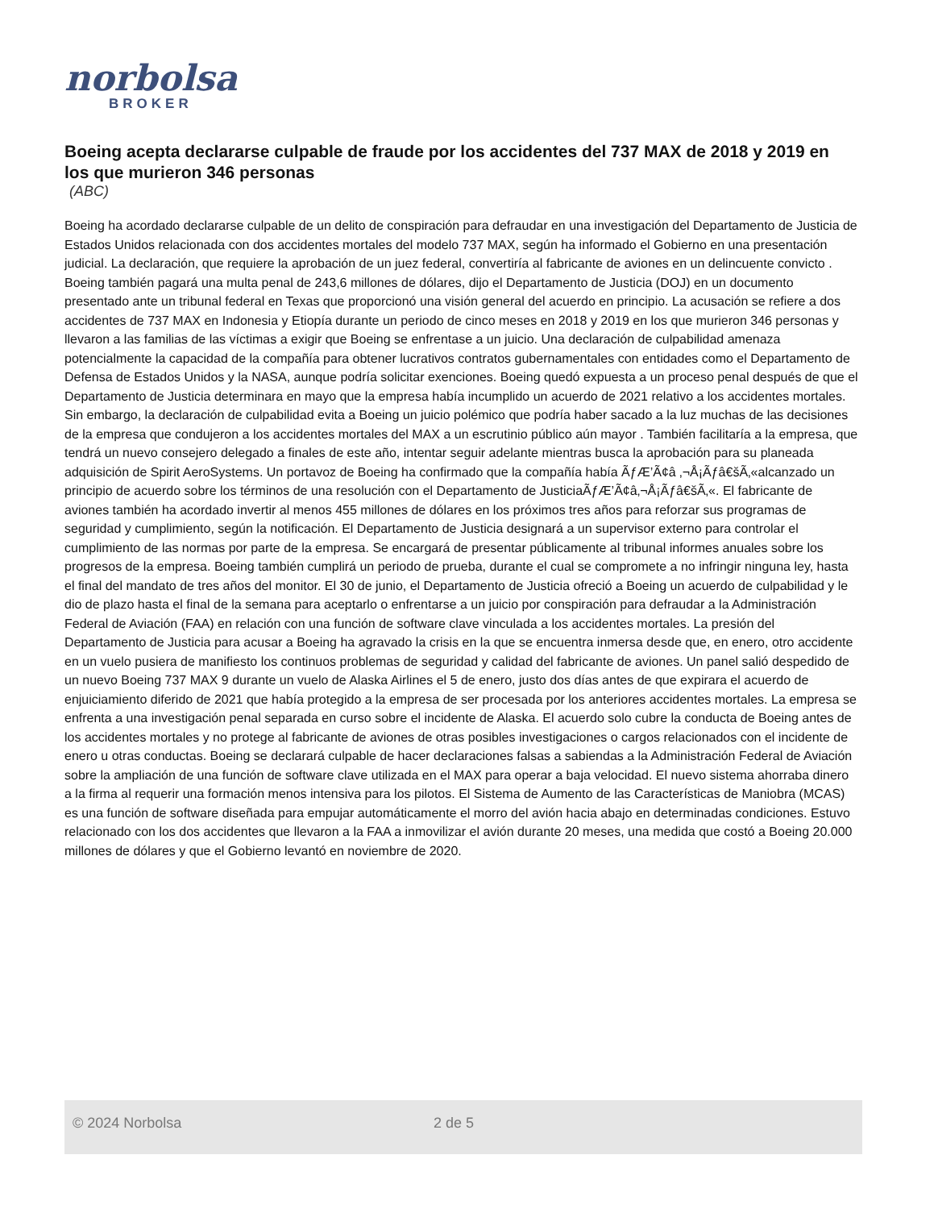norbolsa
BROKER
Boeing acepta declararse culpable de fraude por los accidentes del 737 MAX de 2018 y 2019 en los que murieron 346 personas
(ABC)
Boeing ha acordado declararse culpable de un delito de conspiración para defraudar en una investigación del Departamento de Justicia de Estados Unidos relacionada con dos accidentes mortales del modelo 737 MAX, según ha informado el Gobierno en una presentación judicial. La declaración, que requiere la aprobación de un juez federal, convertiría al fabricante de aviones en un delincuente convicto . Boeing también pagará una multa penal de 243,6 millones de dólares, dijo el Departamento de Justicia (DOJ) en un documento presentado ante un tribunal federal en Texas que proporcionó una visión general del acuerdo en principio. La acusación se refiere a dos accidentes de 737 MAX en Indonesia y Etiopía durante un periodo de cinco meses en 2018 y 2019 en los que murieron 346 personas y llevaron a las familias de las víctimas a exigir que Boeing se enfrentase a un juicio. Una declaración de culpabilidad amenaza potencialmente la capacidad de la compañía para obtener lucrativos contratos gubernamentales con entidades como el Departamento de Defensa de Estados Unidos y la NASA, aunque podría solicitar exenciones. Boeing quedó expuesta a un proceso penal después de que el Departamento de Justicia determinara en mayo que la empresa había incumplido un acuerdo de 2021 relativo a los accidentes mortales. Sin embargo, la declaración de culpabilidad evita a Boeing un juicio polémico que podría haber sacado a la luz muchas de las decisiones de la empresa que condujeron a los accidentes mortales del MAX a un escrutinio público aún mayor . También facilitaría a la empresa, que tendrá un nuevo consejero delegado a finales de este año, intentar seguir adelante mientras busca la aprobación para su planeada adquisición de Spirit AeroSystems. Un portavoz de Boeing ha confirmado que la compañía había ÃƒÆ’Ã¢â ‚¬Å¡Ãƒâ€šÃ‚«alcanzado un principio de acuerdo sobre los términos de una resolución con el Departamento de JusticiaÃƒÆ’Ã¢â‚¬Å¡Ãƒâ€šÃ‚«. El fabricante de aviones también ha acordado invertir al menos 455 millones de dólares en los próximos tres años para reforzar sus programas de seguridad y cumplimiento, según la notificación. El Departamento de Justicia designará a un supervisor externo para controlar el cumplimiento de las normas por parte de la empresa. Se encargará de presentar públicamente al tribunal informes anuales sobre los progresos de la empresa. Boeing también cumplirá un periodo de prueba, durante el cual se compromete a no infringir ninguna ley, hasta el final del mandato de tres años del monitor. El 30 de junio, el Departamento de Justicia ofreció a Boeing un acuerdo de culpabilidad y le dio de plazo hasta el final de la semana para aceptarlo o enfrentarse a un juicio por conspiración para defraudar a la Administración Federal de Aviación (FAA) en relación con una función de software clave vinculada a los accidentes mortales. La presión del Departamento de Justicia para acusar a Boeing ha agravado la crisis en la que se encuentra inmersa desde que, en enero, otro accidente en un vuelo pusiera de manifiesto los continuos problemas de seguridad y calidad del fabricante de aviones. Un panel salió despedido de un nuevo Boeing 737 MAX 9 durante un vuelo de Alaska Airlines el 5 de enero, justo dos días antes de que expirara el acuerdo de enjuiciamiento diferido de 2021 que había protegido a la empresa de ser procesada por los anteriores accidentes mortales. La empresa se enfrenta a una investigación penal separada en curso sobre el incidente de Alaska. El acuerdo solo cubre la conducta de Boeing antes de los accidentes mortales y no protege al fabricante de aviones de otras posibles investigaciones o cargos relacionados con el incidente de enero u otras conductas. Boeing se declarará culpable de hacer declaraciones falsas a sabiendas a la Administración Federal de Aviación sobre la ampliación de una función de software clave utilizada en el MAX para operar a baja velocidad. El nuevo sistema ahorraba dinero a la firma al requerir una formación menos intensiva para los pilotos. El Sistema de Aumento de las Características de Maniobra (MCAS) es una función de software diseñada para empujar automáticamente el morro del avión hacia abajo en determinadas condiciones. Estuvo relacionado con los dos accidentes que llevaron a la FAA a inmovilizar el avión durante 20 meses, una medida que costó a Boeing 20.000 millones de dólares y que el Gobierno levantó en noviembre de 2020.
© 2024 Norbolsa 2 de 5